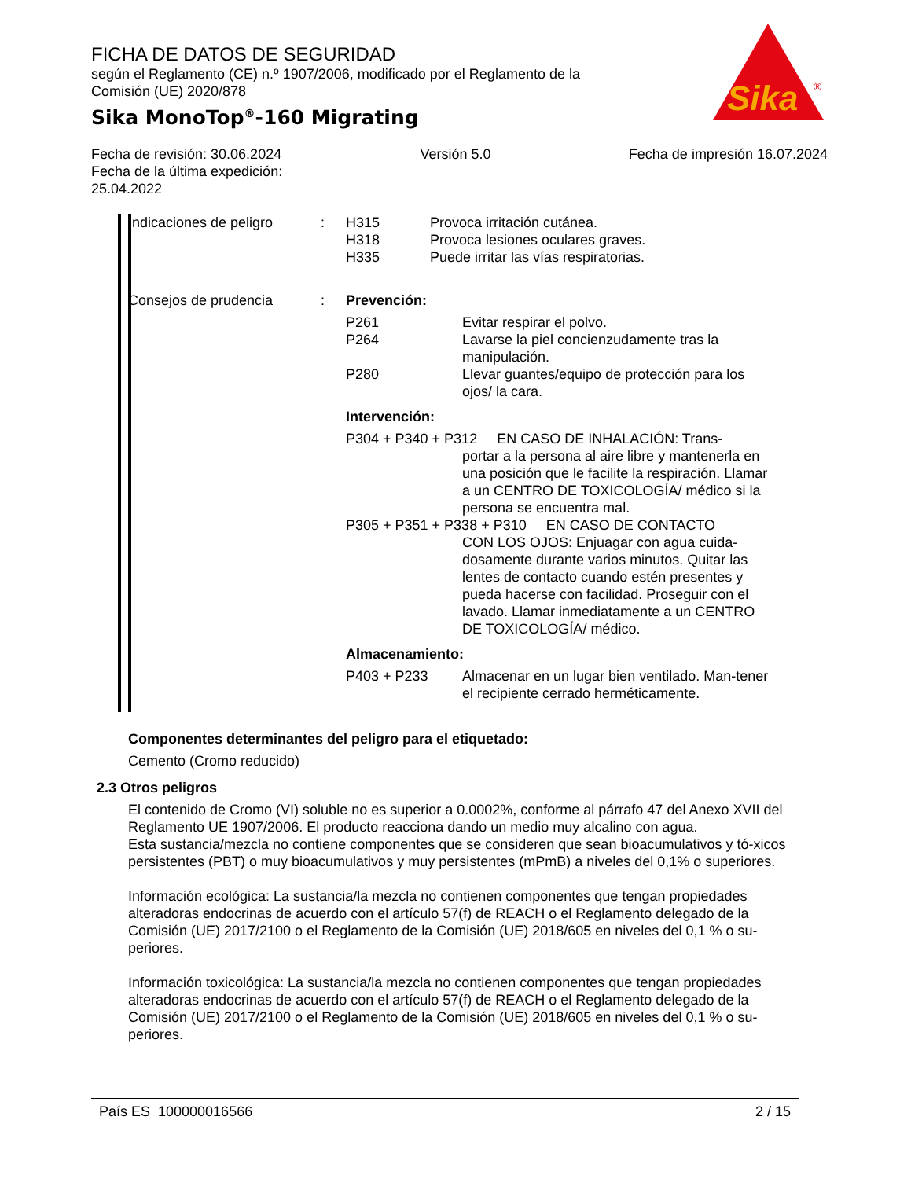FICHA DE DATOS DE SEGURIDAD
según el Reglamento (CE) n.º 1907/2006, modificado por el Reglamento de la Comisión (UE) 2020/878
Sika MonoTop<sup>®</sup>-160 Migrating
Sika
®
Fecha de revisión: 30.06.2024
Fecha de la última expedición:
25.04.2022
Versión 5.0 Fecha de impresión 16.07.2024
Indicaciones de peligro
: H315 Provoca irritación cutánea.
H318 Provoca lesiones oculares graves.
H335 Puede irritar las vías respiratorias.
Consejos de prudencia : Prevención:
P261 Evitar respirar el polvo.
P264 Lavarse la piel concienzudamente tras la manipulación.
P280 Llevar guantes/equipo de protección para los ojos/ la cara.
Intervención:
P304 + P340 + P312 EN CASO DE INHALACIÓN: Trans-
portar a la persona al aire libre y mantenerla en una posición que le facilite la respiración. Llamar a un CENTRO DE TOXICOLOGÍA/ médico si la persona se encuentra mal.
P305 + P351 + P338 + P310 EN CASO DE CONTACTO
CON LOS OJOS: Enjuagar con agua cuida-dosamente durante varios minutos. Quitar las lentes de contacto cuando estén presentes y pueda hacerse con facilidad. Proseguir con el lavado. Llamar inmediatamente a un CENTRO DE TOXICOLOGÍA/ médico.
Almacenamiento:
P403 + P233 Almacenar en un lugar bien ventilado. Man-tener el recipiente cerrado herméticamente.
Componentes determinantes del peligro para el etiquetado:
Cemento (Cromo reducido)
2.3 Otros peligros
El contenido de Cromo (VI) soluble no es superior a 0.0002%, conforme al párrafo 47 del Anexo XVII del Reglamento UE 1907/2006. El producto reacciona dando un medio muy alcalino con agua.
Esta sustancia/mezcla no contiene componentes que se consideren que sean bioacumulativos y tó-xicos persistentes (PBT) o muy bioacumulativos y muy persistentes (mPmB) a niveles del 0,1% o superiores.
Información ecológica: La sustancia/la mezcla no contienen componentes que tengan propiedades alteradoras endocrinas de acuerdo con el artículo 57(f) de REACH o el Reglamento delegado de la Comisión (UE) 2017/2100 o el Reglamento de la Comisión (UE) 2018/605 en niveles del 0,1 % o su-periores.
Información toxicológica: La sustancia/la mezcla no contienen componentes que tengan propiedades alteradoras endocrinas de acuerdo con el artículo 57(f) de REACH o el Reglamento delegado de la Comisión (UE) 2017/2100 o el Reglamento de la Comisión (UE) 2018/605 en niveles del 0,1 % o su-periores.
País ES 100000016566 2 / 15